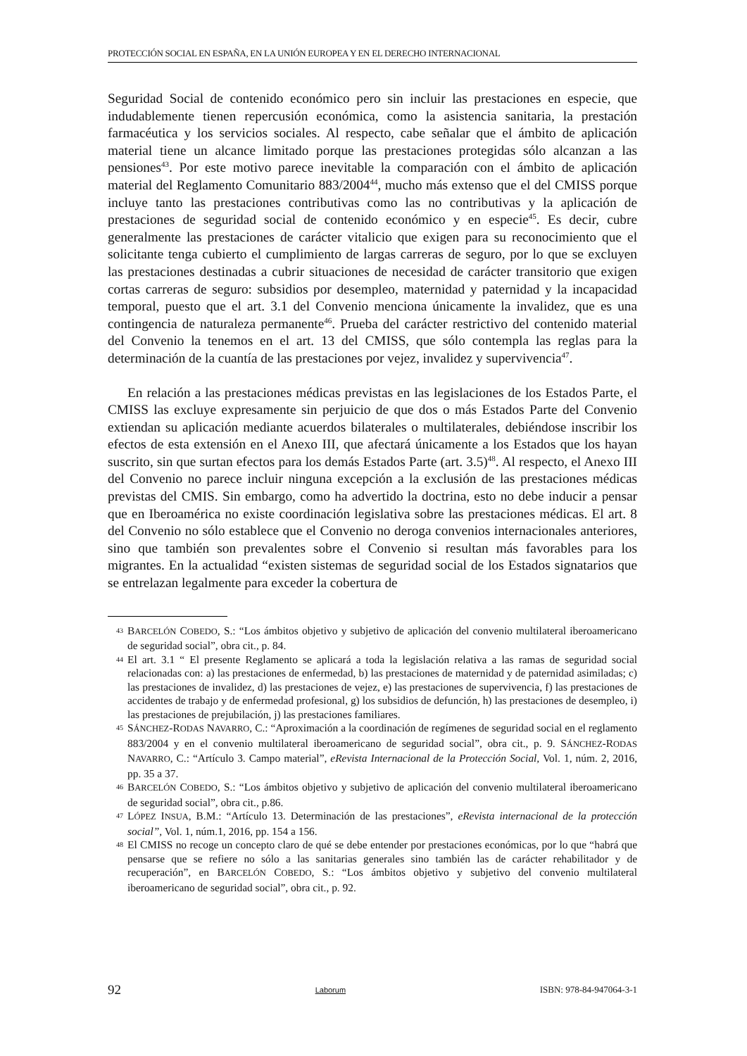PROTECCIÓN SOCIAL EN ESPAÑA, EN LA UNIÓN EUROPEA Y EN EL DERECHO INTERNACIONAL
Seguridad Social de contenido económico pero sin incluir las prestaciones en especie, que indudablemente tienen repercusión económica, como la asistencia sanitaria, la prestación farmacéutica y los servicios sociales. Al respecto, cabe señalar que el ámbito de aplicación material tiene un alcance limitado porque las prestaciones protegidas sólo alcanzan a las pensiones<sup>43</sup>. Por este motivo parece inevitable la comparación con el ámbito de aplicación material del Reglamento Comunitario 883/2004<sup>44</sup>, mucho más extenso que el del CMISS porque incluye tanto las prestaciones contributivas como las no contributivas y la aplicación de prestaciones de seguridad social de contenido económico y en especie<sup>45</sup>. Es decir, cubre generalmente las prestaciones de carácter vitalicio que exigen para su reconocimiento que el solicitante tenga cubierto el cumplimiento de largas carreras de seguro, por lo que se excluyen las prestaciones destinadas a cubrir situaciones de necesidad de carácter transitorio que exigen cortas carreras de seguro: subsidios por desempleo, maternidad y paternidad y la incapacidad temporal, puesto que el art. 3.1 del Convenio menciona únicamente la invalidez, que es una contingencia de naturaleza permanente<sup>46</sup>. Prueba del carácter restrictivo del contenido material del Convenio la tenemos en el art. 13 del CMISS, que sólo contempla las reglas para la determinación de la cuantía de las prestaciones por vejez, invalidez y supervivencia<sup>47</sup>.
En relación a las prestaciones médicas previstas en las legislaciones de los Estados Parte, el CMISS las excluye expresamente sin perjuicio de que dos o más Estados Parte del Convenio extiendan su aplicación mediante acuerdos bilaterales o multilaterales, debiéndose inscribir los efectos de esta extensión en el Anexo III, que afectará únicamente a los Estados que los hayan suscrito, sin que surtan efectos para los demás Estados Parte (art. 3.5)<sup>48</sup>. Al respecto, el Anexo III del Convenio no parece incluir ninguna excepción a la exclusión de las prestaciones médicas previstas del CMIS. Sin embargo, como ha advertido la doctrina, esto no debe inducir a pensar que en Iberoamérica no existe coordinación legislativa sobre las prestaciones médicas. El art. 8 del Convenio no sólo establece que el Convenio no deroga convenios internacionales anteriores, sino que también son prevalentes sobre el Convenio si resultan más favorables para los migrantes. En la actualidad “existen sistemas de seguridad social de los Estados signatarios que se entrelazan legalmente para exceder la cobertura de
43 BARCELÓN COBEDO, S.: “Los ámbitos objetivo y subjetivo de aplicación del convenio multilateral iberoamericano de seguridad social”, obra cit., p. 84.
44 El art. 3.1 “ El presente Reglamento se aplicará a toda la legislación relativa a las ramas de seguridad social relacionadas con: a) las prestaciones de enfermedad, b) las prestaciones de maternidad y de paternidad asimiladas; c) las prestaciones de invalidez, d) las prestaciones de vejez, e) las prestaciones de supervivencia, f) las prestaciones de accidentes de trabajo y de enfermedad profesional, g) los subsidios de defunción, h) las prestaciones de desempleo, i) las prestaciones de prejubilación, j) las prestaciones familiares.
45 SÁNCHEZ-RODAS NAVARRO, C.: “Aproximación a la coordinación de regímenes de seguridad social en el reglamento 883/2004 y en el convenio multilateral iberoamericano de seguridad social”, obra cit., p. 9. SÁNCHEZ-RODAS NAVARRO, C.: “Artículo 3. Campo material”, eRevista Internacional de la Protección Social, Vol. 1, núm. 2, 2016, pp. 35 a 37.
46 BARCELÓN COBEDO, S.: “Los ámbitos objetivo y subjetivo de aplicación del convenio multilateral iberoamericano de seguridad social”, obra cit., p.86.
47 LÓPEZ INSUA, B.M.: “Artículo 13. Determinación de las prestaciones”, eRevista internacional de la protección social”, Vol. 1, núm.1, 2016, pp. 154 a 156.
48 El CMISS no recoge un concepto claro de qué se debe entender por prestaciones económicas, por lo que “habrá que pensarse que se refiere no sólo a las sanitarias generales sino también las de carácter rehabilitador y de recuperación”, en BARCELÓN COBEDO, S.: “Los ámbitos objetivo y subjetivo del convenio multilateral iberoamericano de seguridad social”, obra cit., p. 92.
92 Laborum ISBN: 978-84-947064-3-1